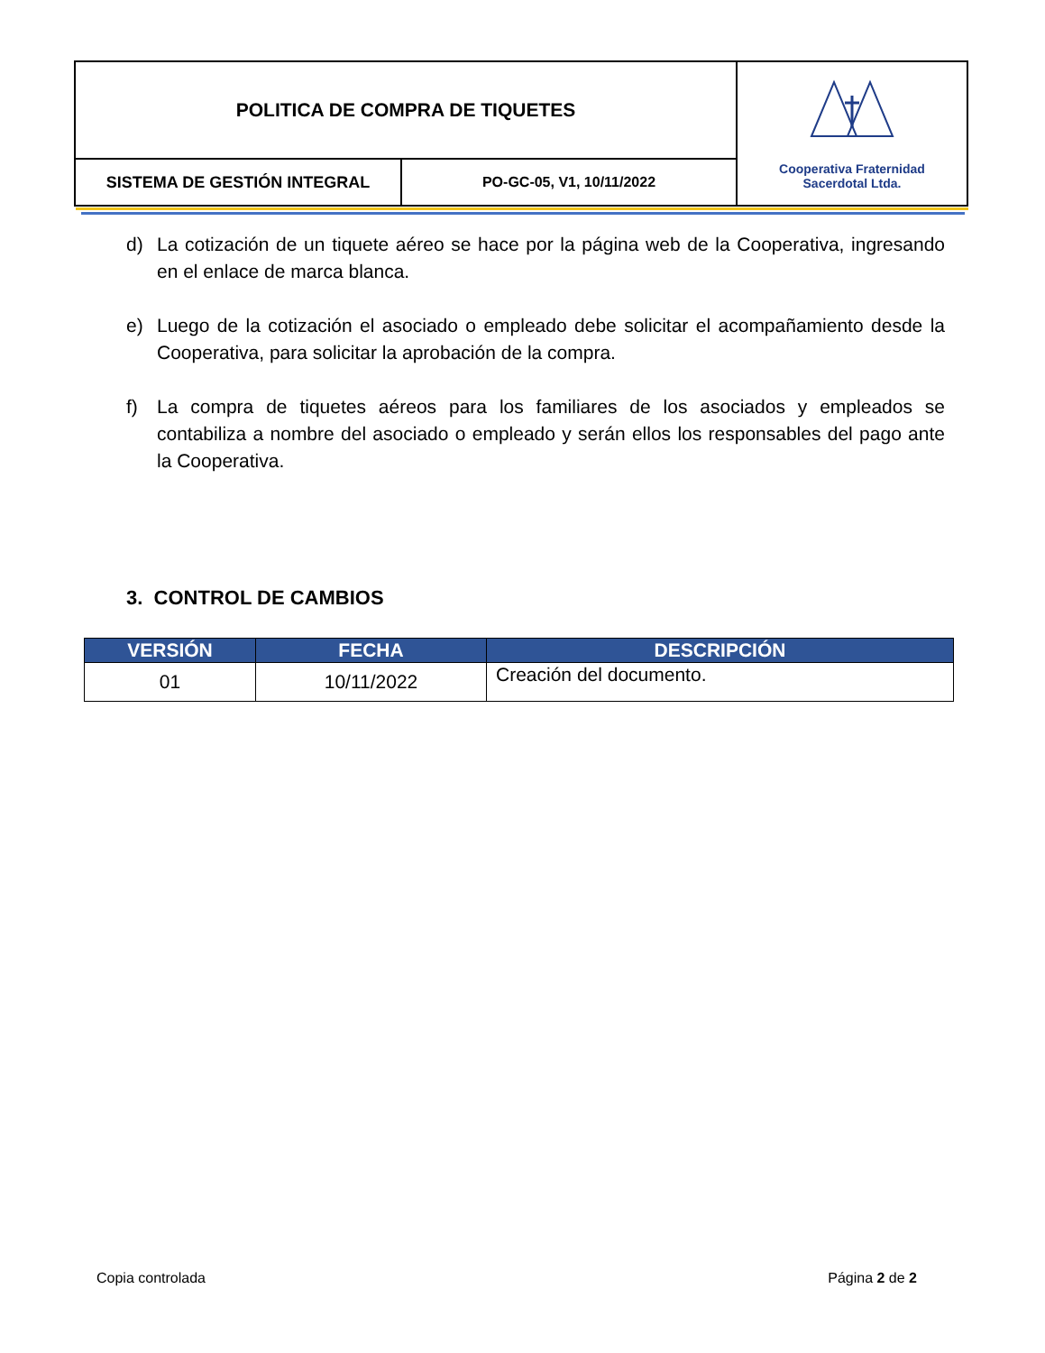| POLITICA DE COMPRA DE TIQUETES | | Cooperativa Fraternidad Sacerdotal Ltda. |
| SISTEMA DE GESTIÓN INTEGRAL | PO-GC-05, V1, 10/11/2022 | |
d) La cotización de un tiquete aéreo se hace por la página web de la Cooperativa, ingresando en el enlace de marca blanca.
e) Luego de la cotización el asociado o empleado debe solicitar el acompañamiento desde la Cooperativa, para solicitar la aprobación de la compra.
f) La compra de tiquetes aéreos para los familiares de los asociados y empleados se contabiliza a nombre del asociado o empleado y serán ellos los responsables del pago ante la Cooperativa.
3. CONTROL DE CAMBIOS
| VERSIÓN | FECHA | DESCRIPCIÓN |
| --- | --- | --- |
| 01 | 10/11/2022 | Creación del documento. |
Copia controlada Página 2 de 2